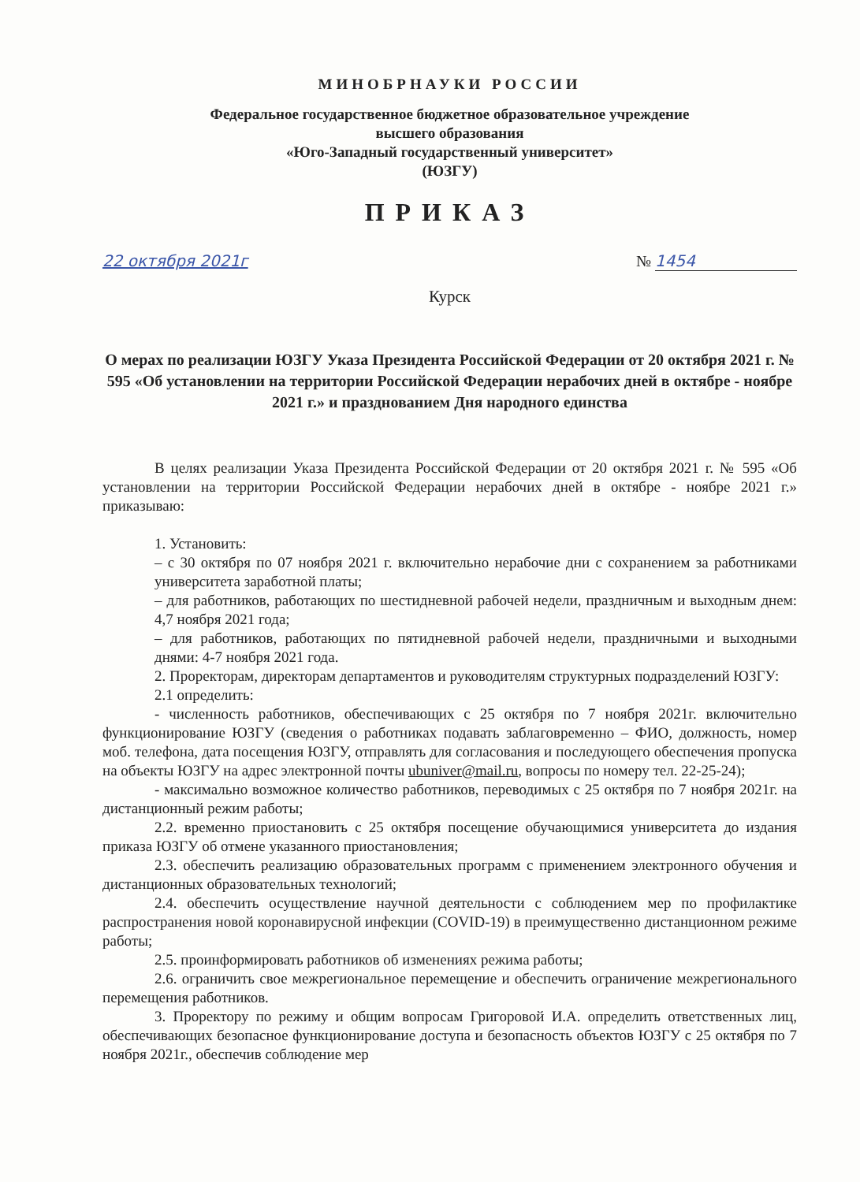МИНОБРНАУКИ РОССИИ
Федеральное государственное бюджетное образовательное учреждение
высшего образования
«Юго-Западный государственный университет»
(ЮЗГУ)
ПРИКАЗ
22 октября 2021г № 1454
Курск
О мерах по реализации ЮЗГУ Указа Президента Российской Федерации от 20 октября 2021 г. № 595 «Об установлении на территории Российской Федерации нерабочих дней в октябре - ноябре 2021 г.» и празднованием Дня народного единства
В целях реализации Указа Президента Российской Федерации от 20 октября 2021 г. № 595 «Об установлении на территории Российской Федерации нерабочих дней в октябре - ноябре 2021 г.» приказываю:
1. Установить:
– с 30 октября по 07 ноября 2021 г. включительно нерабочие дни с сохранением за работниками университета заработной платы;
– для работников, работающих по шестидневной рабочей недели, праздничным и выходным днем: 4,7 ноября 2021 года;
– для работников, работающих по пятидневной рабочей недели, праздничными и выходными днями: 4-7 ноября 2021 года.
2. Проректорам, директорам департаментов и руководителям структурных подразделений ЮЗГУ:
2.1 определить:
- численность работников, обеспечивающих с 25 октября по 7 ноября 2021г. включительно функционирование ЮЗГУ (сведения о работниках подавать заблаговременно – ФИО, должность, номер моб. телефона, дата посещения ЮЗГУ, отправлять для согласования и последующего обеспечения пропуска на объекты ЮЗГУ на адрес электронной почты ubuniver@mail.ru, вопросы по номеру тел. 22-25-24);
- максимально возможное количество работников, переводимых с 25 октября по 7 ноября 2021г. на дистанционный режим работы;
2.2. временно приостановить с 25 октября посещение обучающимися университета до издания приказа ЮЗГУ об отмене указанного приостановления;
2.3. обеспечить реализацию образовательных программ с применением электронного обучения и дистанционных образовательных технологий;
2.4. обеспечить осуществление научной деятельности с соблюдением мер по профилактике распространения новой коронавирусной инфекции (COVID-19) в преимущественно дистанционном режиме работы;
2.5. проинформировать работников об изменениях режима работы;
2.6. ограничить свое межрегиональное перемещение и обеспечить ограничение межрегионального перемещения работников.
3. Проректору по режиму и общим вопросам Григоровой И.А. определить ответственных лиц, обеспечивающих безопасное функционирование доступа и безопасность объектов ЮЗГУ с 25 октября по 7 ноября 2021г., обеспечив соблюдение мер